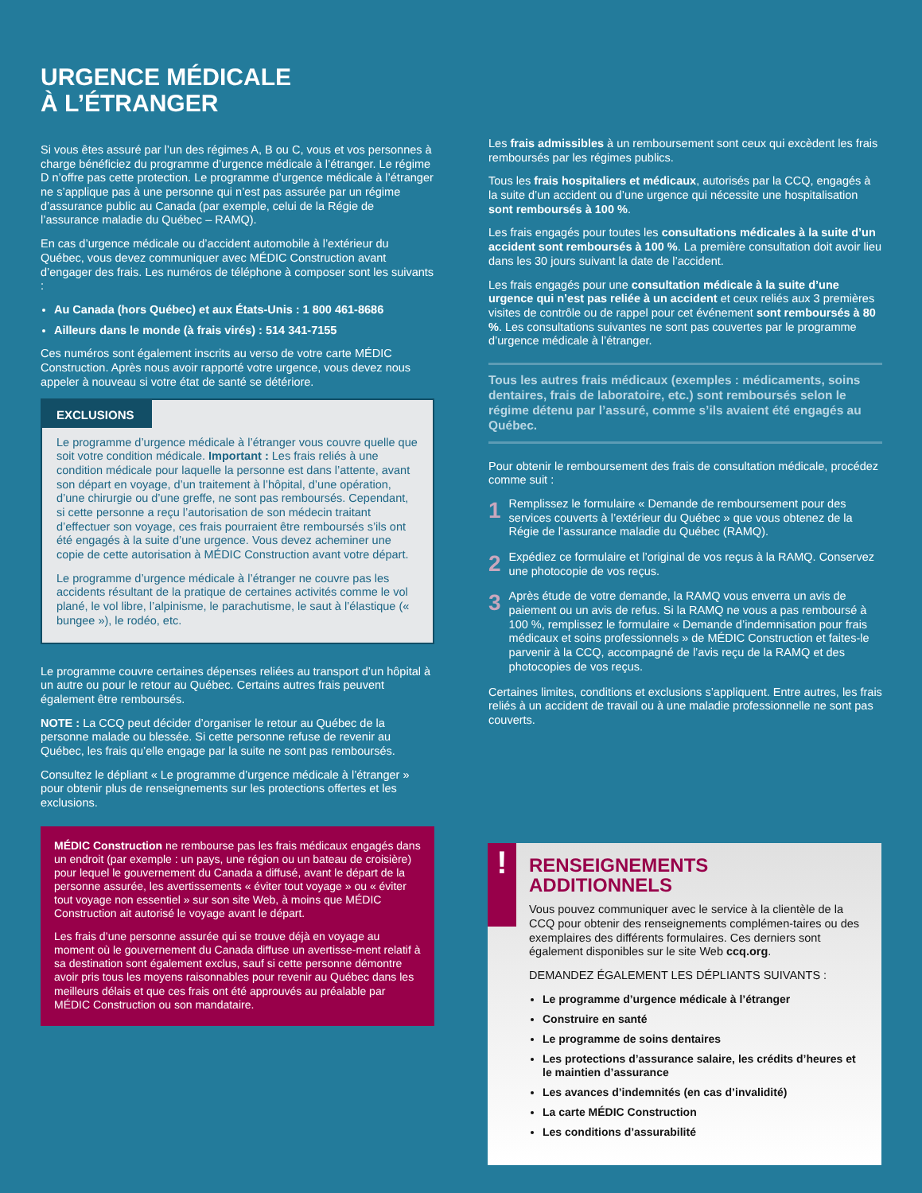URGENCE MÉDICALE
À L’ÉTRANGER
Si vous êtes assuré par l’un des régimes A, B ou C, vous et vos personnes à charge bénéficiez du programme d’urgence médicale à l’étranger. Le régime D n’offre pas cette protection. Le programme d’urgence médicale à l’étranger ne s’applique pas à une personne qui n’est pas assurée par un régime d’assurance public au Canada (par exemple, celui de la Régie de l’assurance maladie du Québec – RAMQ).
En cas d’urgence médicale ou d’accident automobile à l’extérieur du Québec, vous devez communiquer avec MÉDIC Construction avant d’engager des frais. Les numéros de téléphone à composer sont les suivants :
Au Canada (hors Québec) et aux États-Unis : 1 800 461-8686
Ailleurs dans le monde (à frais virés) : 514 341-7155
Ces numéros sont également inscrits au verso de votre carte MÉDIC Construction. Après nous avoir rapporté votre urgence, vous devez nous appeler à nouveau si votre état de santé se détériore.
EXCLUSIONS
Le programme d’urgence médicale à l’étranger vous couvre quelle que soit votre condition médicale. Important : Les frais reliés à une condition médicale pour laquelle la personne est dans l’attente, avant son départ en voyage, d’un traitement à l’hôpital, d’une opération, d’une chirurgie ou d’une greffe, ne sont pas remboursés. Cependant, si cette personne a reçu l’autorisation de son médecin traitant d’effectuer son voyage, ces frais pourraient être remboursés s’ils ont été engagés à la suite d’une urgence. Vous devez acheminer une copie de cette autorisation à MÉDIC Construction avant votre départ.
Le programme d’urgence médicale à l’étranger ne couvre pas les accidents résultant de la pratique de certaines activités comme le vol plané, le vol libre, l’alpinisme, le parachutisme, le saut à l’élastique (« bungee »), le rodéo, etc.
Le programme couvre certaines dépenses reliées au transport d’un hôpital à un autre ou pour le retour au Québec. Certains autres frais peuvent également être remboursés.
NOTE : La CCQ peut décider d’organiser le retour au Québec de la personne malade ou blessée. Si cette personne refuse de revenir au Québec, les frais qu’elle engage par la suite ne sont pas remboursés.
Consultez le dépliant « Le programme d’urgence médicale à l’étranger » pour obtenir plus de renseignements sur les protections offertes et les exclusions.
MÉDIC Construction ne rembourse pas les frais médicaux engagés dans un endroit (par exemple : un pays, une région ou un bateau de croisière) pour lequel le gouvernement du Canada a diffusé, avant le départ de la personne assurée, les avertissements « éviter tout voyage » ou « éviter tout voyage non essentiel » sur son site Web, à moins que MÉDIC Construction ait autorisé le voyage avant le départ.
Les frais d’une personne assurée qui se trouve déjà en voyage au moment où le gouvernement du Canada diffuse un avertisse-ment relatif à sa destination sont également exclus, sauf si cette personne démontre avoir pris tous les moyens raisonnables pour revenir au Québec dans les meilleurs délais et que ces frais ont été approuvés au préalable par MÉDIC Construction ou son mandataire.
Les frais admissibles à un remboursement sont ceux qui excèdent les frais remboursés par les régimes publics.
Tous les frais hospitaliers et médicaux, autorisés par la CCQ, engagés à la suite d’un accident ou d’une urgence qui nécessite une hospitalisation sont remboursés à 100 %.
Les frais engagés pour toutes les consultations médicales à la suite d’un accident sont remboursés à 100 %. La première consultation doit avoir lieu dans les 30 jours suivant la date de l’accident.
Les frais engagés pour une consultation médicale à la suite d’une urgence qui n’est pas reliée à un accident et ceux reliés aux 3 premières visites de contrôle ou de rappel pour cet événement sont remboursés à 80 %. Les consultations suivantes ne sont pas couvertes par le programme d’urgence médicale à l’étranger.
Tous les autres frais médicaux (exemples : médicaments, soins dentaires, frais de laboratoire, etc.) sont remboursés selon le régime détenu par l’assuré, comme s’ils avaient été engagés au Québec.
Pour obtenir le remboursement des frais de consultation médicale, procédez comme suit :
1 Remplissez le formulaire « Demande de remboursement pour des services couverts à l’extérieur du Québec » que vous obtenez de la Régie de l’assurance maladie du Québec (RAMQ).
2 Expédiez ce formulaire et l’original de vos reçus à la RAMQ. Conservez une photocopie de vos reçus.
3 Après étude de votre demande, la RAMQ vous enverra un avis de paiement ou un avis de refus. Si la RAMQ ne vous a pas remboursé à 100 %, remplissez le formulaire « Demande d’indemnisation pour frais médicaux et soins professionnels » de MÉDIC Construction et faites-le parvenir à la CCQ, accompagné de l’avis reçu de la RAMQ et des photocopies de vos reçus.
Certaines limites, conditions et exclusions s’appliquent. Entre autres, les frais reliés à un accident de travail ou à une maladie professionnelle ne sont pas couverts.
!
RENSEIGNEMENTS
ADDITIONNELS
Vous pouvez communiquer avec le service à la clientèle de la CCQ pour obtenir des renseignements complémen-taires ou des exemplaires des différents formulaires. Ces derniers sont également disponibles sur le site Web ccq.org.
DEMANDEZ ÉGALEMENT LES DÉPLIANTS SUIVANTS :
Le programme d’urgence médicale à l’étranger
Construire en santé
Le programme de soins dentaires
Les protections d’assurance salaire, les crédits d’heures et le maintien d’assurance
Les avances d’indemnités (en cas d’invalidité)
La carte MÉDIC Construction
Les conditions d’assurabilité